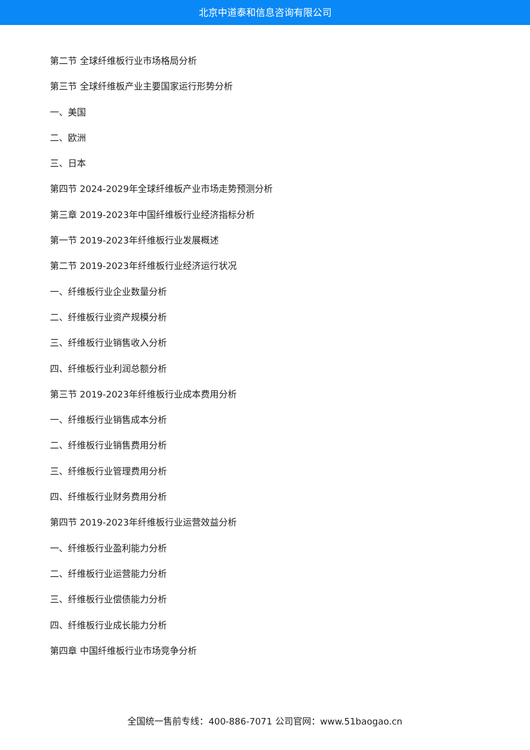北京中道泰和信息咨询有限公司
第二节 全球纤维板行业市场格局分析
第三节 全球纤维板产业主要国家运行形势分析
一、美国
二、欧洲
三、日本
第四节 2024-2029年全球纤维板产业市场走势预测分析
第三章 2019-2023年中国纤维板行业经济指标分析
第一节 2019-2023年纤维板行业发展概述
第二节 2019-2023年纤维板行业经济运行状况
一、纤维板行业企业数量分析
二、纤维板行业资产规模分析
三、纤维板行业销售收入分析
四、纤维板行业利润总额分析
第三节 2019-2023年纤维板行业成本费用分析
一、纤维板行业销售成本分析
二、纤维板行业销售费用分析
三、纤维板行业管理费用分析
四、纤维板行业财务费用分析
第四节 2019-2023年纤维板行业运营效益分析
一、纤维板行业盈利能力分析
二、纤维板行业运营能力分析
三、纤维板行业偿债能力分析
四、纤维板行业成长能力分析
第四章 中国纤维板行业市场竞争分析
全国统一售前专线：400-886-7071 公司官网：www.51baogao.cn